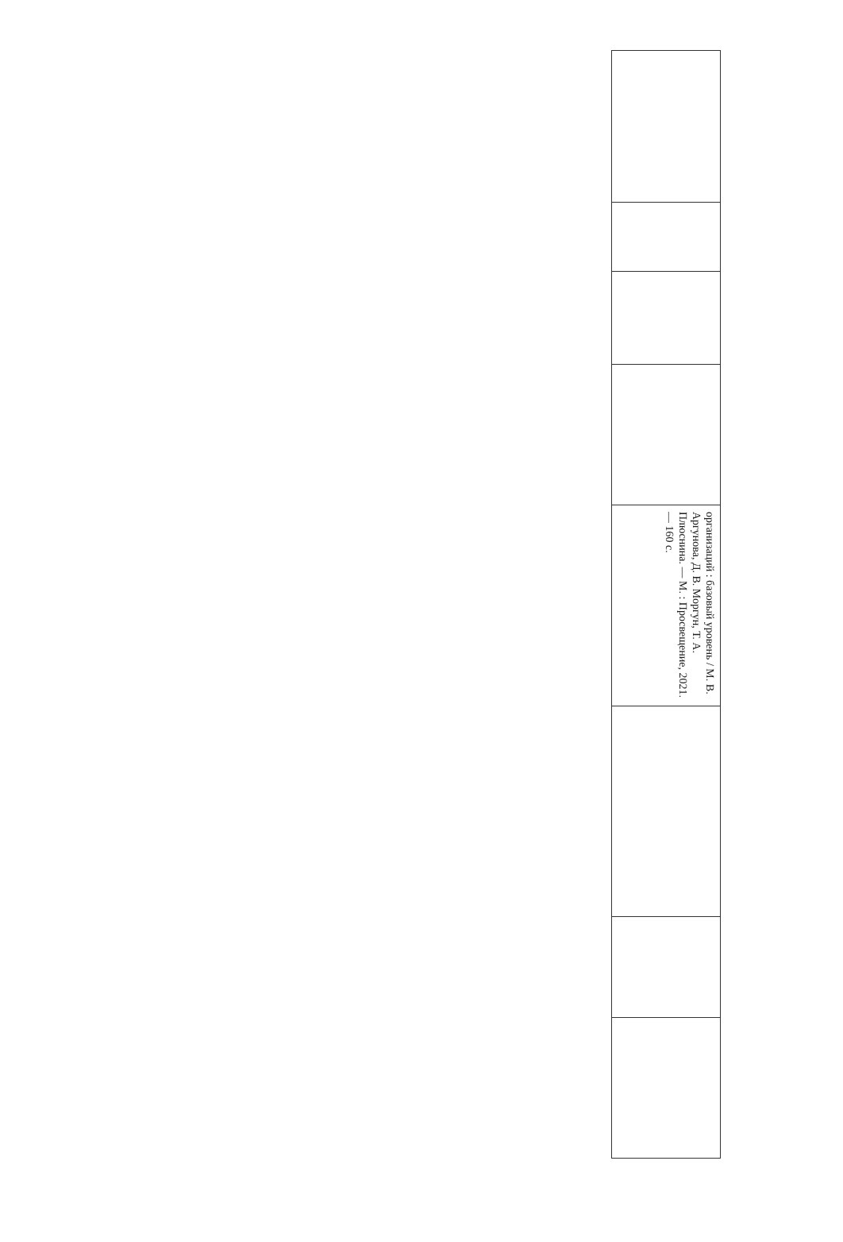| организаций : базовый уровень / М. В. Аргунова, Д. В. Моргун, Т. А. Плюснина. — М. : Просвещение, 2021. — 160 с. |